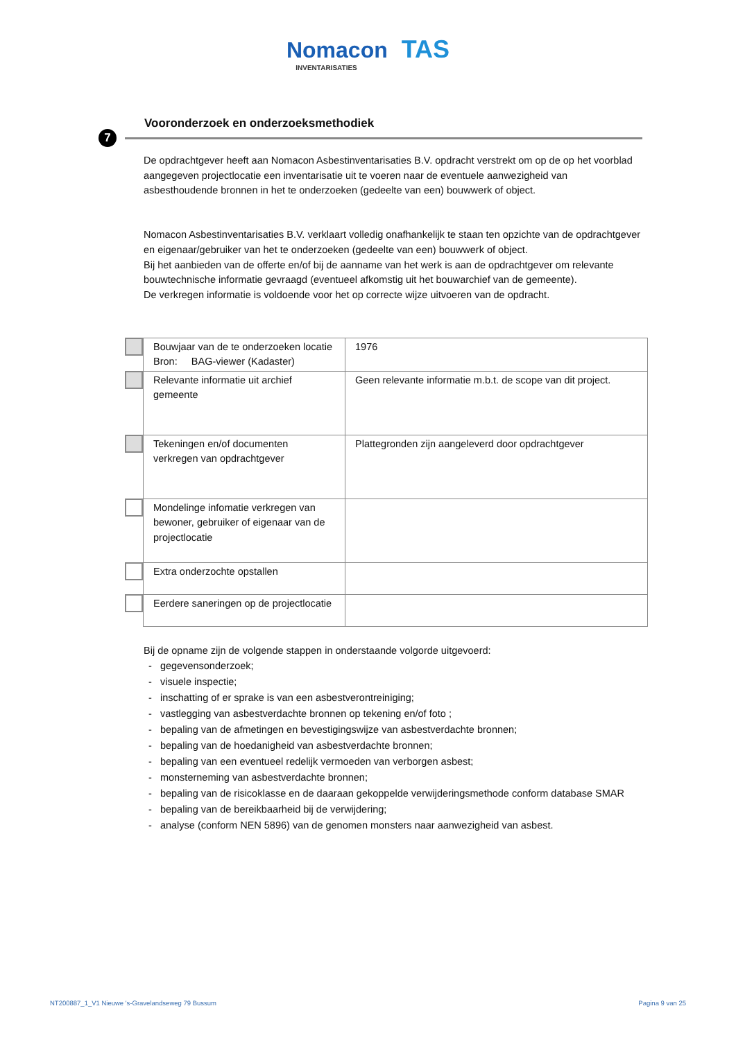Nomacon TAS
INVENTARISATIES
7
Vooronderzoek en onderzoeksmethodiek
De opdrachtgever heeft aan Nomacon Asbestinventarisaties B.V. opdracht verstrekt om op de op het voorblad aangegeven projectlocatie een inventarisatie uit te voeren naar de eventuele aanwezigheid van asbesthoudende bronnen in het te onderzoeken (gedeelte van een) bouwwerk of object.
Nomacon Asbestinventarisaties B.V. verklaart volledig onafhankelijk te staan ten opzichte van de opdrachtgever en eigenaar/gebruiker van het te onderzoeken (gedeelte van een) bouwwerk of object.
Bij het aanbieden van de offerte en/of bij de aanname van het werk is aan de opdrachtgever om relevante bouwtechnische informatie gevraagd (eventueel afkomstig uit het bouwarchief van de gemeente).
De verkregen informatie is voldoende voor het op correcte wijze uitvoeren van de opdracht.
| | Bouwjaar van de te onderzoeken locatie Bron: BAG-viewer (Kadaster) | 1976 |
| | Relevante informatie uit archief gemeente | Geen relevante informatie m.b.t. de scope van dit project. |
| | Tekeningen en/of documenten verkregen van opdrachtgever | Plattegronden zijn aangeleverd door opdrachtgever |
| | Mondelinge infomatie verkregen van bewoner, gebruiker of eigenaar van de projectlocatie | |
| | Extra onderzochte opstallen | |
| | Eerdere saneringen op de projectlocatie | |
Bij de opname zijn de volgende stappen in onderstaande volgorde uitgevoerd:
- gegevensonderzoek;
- visuele inspectie;
- inschatting of er sprake is van een asbestverontreiniging;
- vastlegging van asbestverdachte bronnen op tekening en/of foto ;
- bepaling van de afmetingen en bevestigingswijze van asbestverdachte bronnen;
- bepaling van de hoedanigheid van asbestverdachte bronnen;
- bepaling van een eventueel redelijk vermoeden van verborgen asbest;
- monsterneming van asbestverdachte bronnen;
- bepaling van de risicoklasse en de daaraan gekoppelde verwijderingsmethode conform database SMAR
- bepaling van de bereikbaarheid bij de verwijdering;
- analyse (conform NEN 5896) van de genomen monsters naar aanwezigheid van asbest.
NT200887_1_V1 Nieuwe 's-Gravelandseweg 79 Bussum Pagina 9 van 25